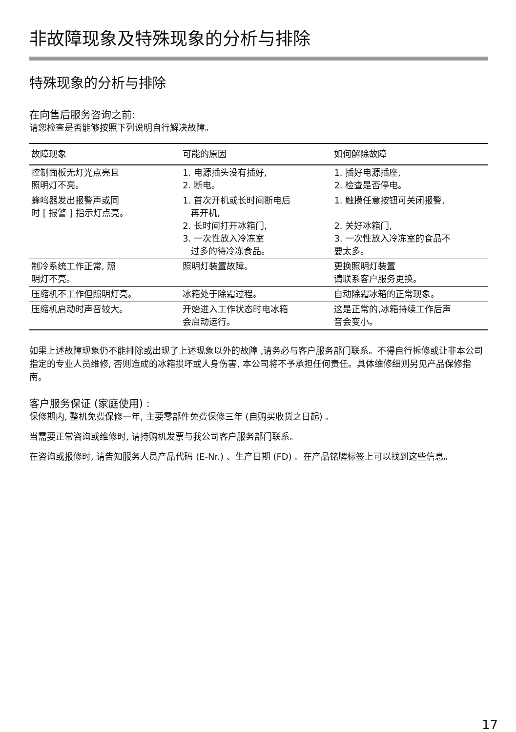非故障现象及特殊现象的分析与排除
特殊现象的分析与排除
在向售后服务咨询之前:
请您检查是否能够按照下列说明自行解决故障。
| 故障现象 | 可能的原因 | 如何解除故障 |
| --- | --- | --- |
| 控制面板无灯光点亮且 照明灯不亮。 | 1. 电源插头没有插好, 2. 断电。 | 1. 插好电源插座, 2. 检查是否停电。 |
| 蜂鸣器发出报警声或同 时 [ 报警 ] 指示灯点亮。 | 1. 首次开机或长时间断电后 再开机, 2. 长时间打开冰箱门, 3. 一次性放入冷冻室 过多的待冷冻食品。 | 1. 触摸任意按钮可关闭报警, 2. 关好冰箱门, 3. 一次性放入冷冻室的食品不 要太多。 |
| 制冷系统工作正常, 照 明灯不亮。 | 照明灯装置故障。 | 更换照明灯装置 请联系客户服务更换。 |
| 压缩机不工作但照明灯亮。 | 冰箱处于除霜过程。 | 自动除霜冰箱的正常现象。 |
| 压缩机启动时声音较大。 | 开始进入工作状态时电冰箱 会启动运行。 | 这是正常的,冰箱持续工作后声 音会变小。 |
如果上述故障现象仍不能排除或出现了上述现象以外的故障 ,请务必与客户服务部门联系。不得自行拆修或让非本公司指定的专业人员维修, 否则造成的冰箱损坏或人身伤害, 本公司将不予承担任何责任。具体维修细则另见产品保修指南。
客户服务保证 (家庭使用) :
保修期内, 整机免费保修一年, 主要零部件免费保修三年 (自购买收货之日起) 。
当需要正常咨询或维修时, 请持购机发票与我公司客户服务部门联系。
在咨询或报修时, 请告知服务人员产品代码 (E-Nr.) 、生产日期 (FD) 。在产品铭牌标签上可以找到这些信息。
17